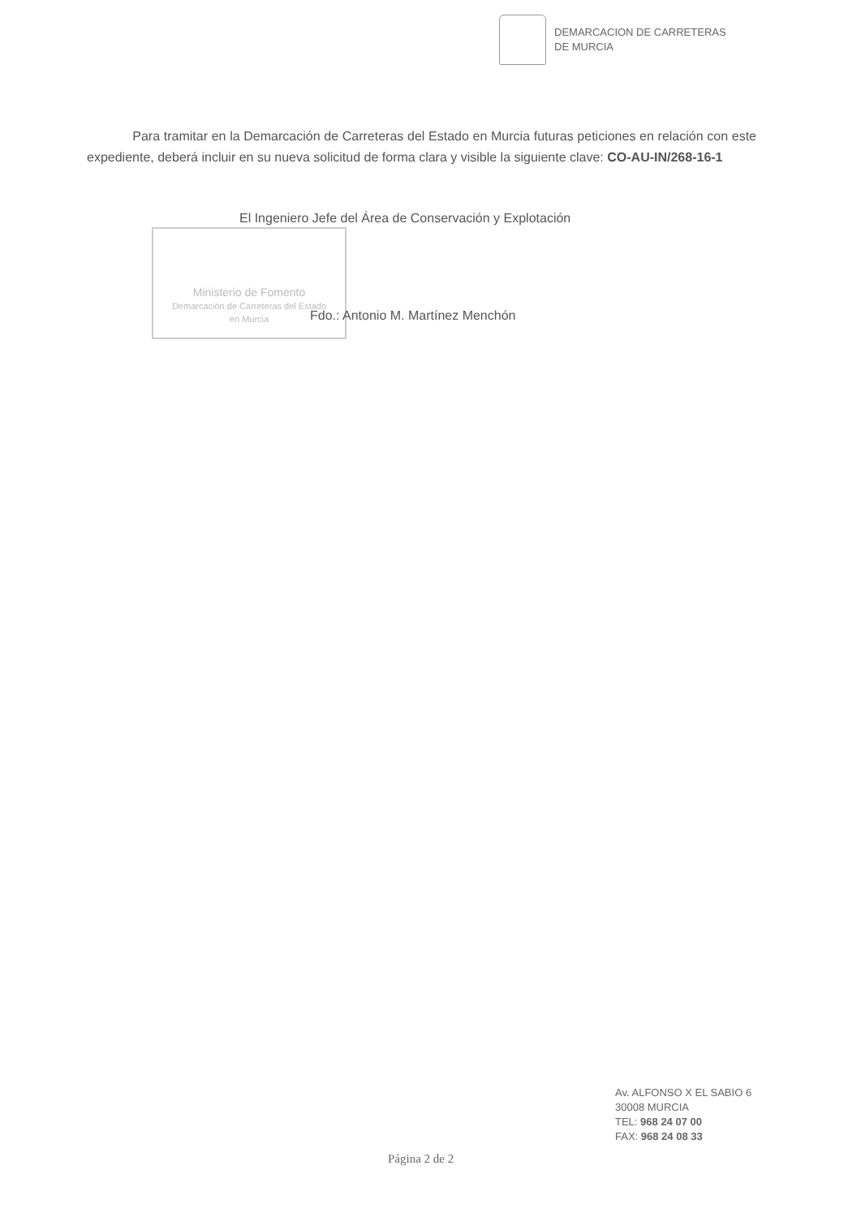DEMARCACION DE CARRETERAS
DE MURCIA
Para tramitar en la Demarcación de Carreteras del Estado en Murcia futuras peticiones en relación con este expediente, deberá incluir en su nueva solicitud de forma clara y visible la siguiente clave: CO-AU-IN/268-16-1
El Ingeniero Jefe del Área de Conservación y Explotación
Ministerio de Fomento
Demarcación de Carreteras del Estado
en Murcia
Fdo.: Antonio M. Martínez Menchón
Av. ALFONSO X EL SABIO 6
30008 MURCIA
TEL: 968 24 07 00
FAX: 968 24 08 33
Página 2 de 2